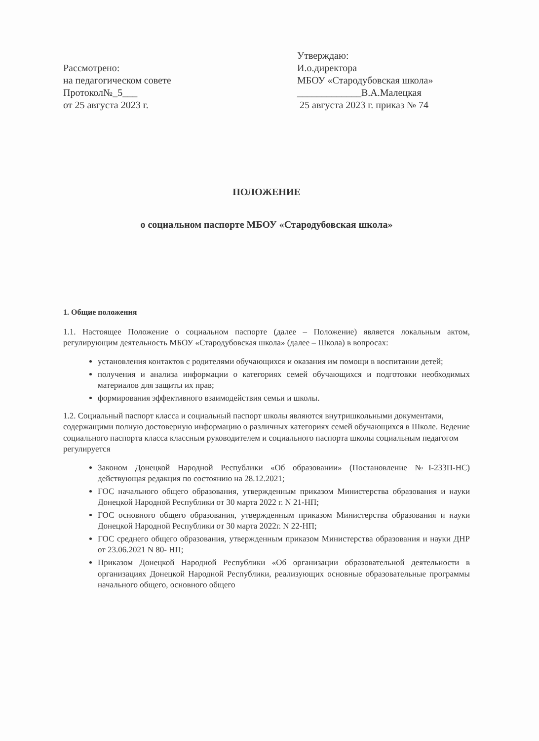Рассмотрено:
на педагогическом совете
Протокол№_5___
от 25 августа 2023 г.
Утверждаю:
И.о.директора
МБОУ «Стародубовская школа»
_____________В.А.Малецкая
25 августа 2023 г. приказ № 74
ПОЛОЖЕНИЕ
о социальном паспорте МБОУ «Стародубовская школа»
1. Общие положения
1.1. Настоящее Положение о социальном паспорте (далее – Положение) является локальным актом, регулирующим деятельность МБОУ «Стародубовская школа» (далее – Школа) в вопросах:
установления контактов с родителями обучающихся и оказания им помощи в воспитании детей;
получения и анализа информации о категориях семей обучающихся и подготовки необходимых материалов для защиты их прав;
формирования эффективного взаимодействия семьи и школы.
1.2. Социальный паспорт класса и социальный паспорт школы являются внутришкольными документами, содержащими полную достоверную информацию о различных категориях семей обучающихся в Школе. Ведение социального паспорта класса классным руководителем и социального паспорта школы социальным педагогом регулируется
Законом Донецкой Народной Республики «Об образовании» (Постановление №I-233П-НС) действующая редакция по состоянию на 28.12.2021;
ГОС начального общего образования, утвержденным приказом Министерства образования и науки Донецкой Народной Республики от 30 марта 2022 г. N 21-НП;
ГОС основного общего образования, утвержденным приказом Министерства образования и науки Донецкой Народной Республики от 30 марта 2022г. N 22-НП;
ГОС среднего общего образования, утвержденным приказом Министерства образования и науки ДНР от 23.06.2021 N 80- НП;
Приказом Донецкой Народной Республики «Об организации образовательной деятельности в организациях Донецкой Народной Республики, реализующих основные образовательные программы начального общего, основного общего